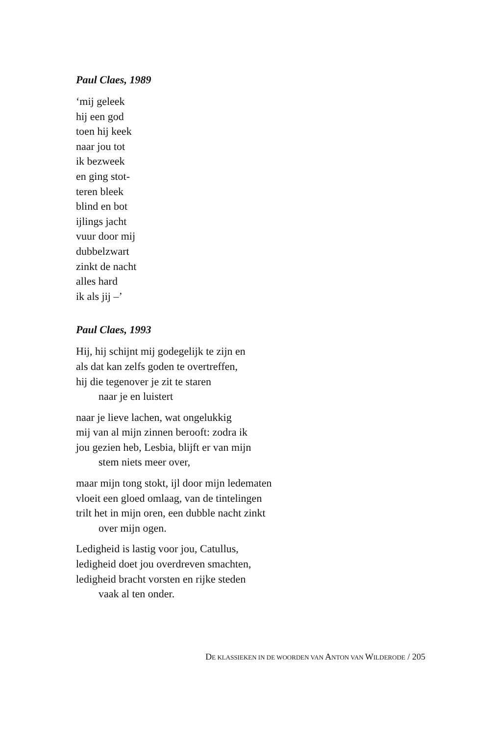Paul Claes, 1989
‘mij geleek
hij een god
toen hij keek
naar jou tot
ik bezweek
en ging stot-
teren bleek
blind en bot
ijlings jacht
vuur door mij
dubbelzwart
zinkt de nacht
alles hard
ik als jij –’
Paul Claes, 1993
Hij, hij schijnt mij godegelijk te zijn en
als dat kan zelfs goden te overtreffen,
hij die tegenover je zit te staren
naar je en luistert
naar je lieve lachen, wat ongelukkig
mij van al mijn zinnen berooft: zodra ik
jou gezien heb, Lesbia, blijft er van mijn
stem niets meer over,
maar mijn tong stokt, ijl door mijn ledematen
vloeit een gloed omlaag, van de tintelingen
trilt het in mijn oren, een dubble nacht zinkt
over mijn ogen.
Ledigheid is lastig voor jou, Catullus,
ledigheid doet jou overdreven smachten,
ledigheid bracht vorsten en rijke steden
vaak al ten onder.
DE KLASSIEKEN IN DE WOORDEN VAN ANTON VAN WILDERODE / 205